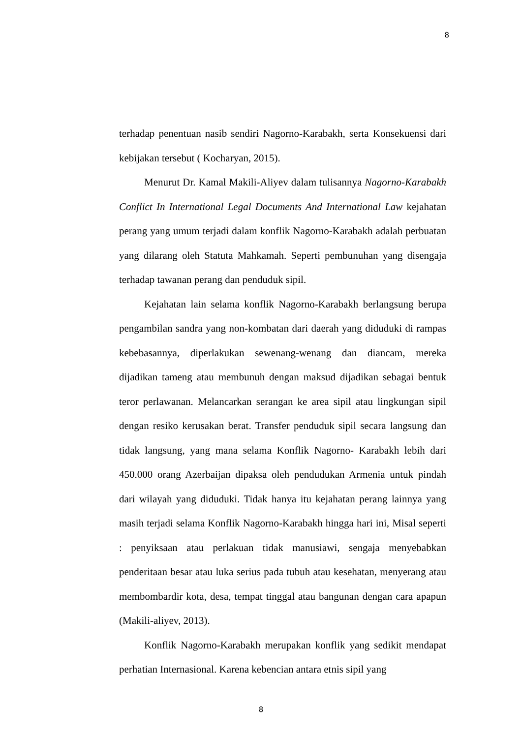8
terhadap penentuan nasib sendiri Nagorno-Karabakh, serta Konsekuensi dari kebijakan tersebut ( Kocharyan, 2015).
Menurut Dr. Kamal Makili-Aliyev dalam tulisannya Nagorno-Karabakh Conflict In International Legal Documents And International Law kejahatan perang yang umum terjadi dalam konflik Nagorno-Karabakh adalah perbuatan yang dilarang oleh Statuta Mahkamah. Seperti pembunuhan yang disengaja terhadap tawanan perang dan penduduk sipil.
Kejahatan lain selama konflik Nagorno-Karabakh berlangsung berupa pengambilan sandra yang non-kombatan dari daerah yang diduduki di rampas kebebasannya, diperlakukan sewenang-wenang dan diancam, mereka dijadikan tameng atau membunuh dengan maksud dijadikan sebagai bentuk teror perlawanan. Melancarkan serangan ke area sipil atau lingkungan sipil dengan resiko kerusakan berat. Transfer penduduk sipil secara langsung dan tidak langsung, yang mana selama Konflik Nagorno- Karabakh lebih dari 450.000 orang Azerbaijan dipaksa oleh pendudukan Armenia untuk pindah dari wilayah yang diduduki. Tidak hanya itu kejahatan perang lainnya yang masih terjadi selama Konflik Nagorno-Karabakh hingga hari ini, Misal seperti : penyiksaan atau perlakuan tidak manusiawi, sengaja menyebabkan penderitaan besar atau luka serius pada tubuh atau kesehatan, menyerang atau membombardir kota, desa, tempat tinggal atau bangunan dengan cara apapun (Makili-aliyev, 2013).
Konflik Nagorno-Karabakh merupakan konflik yang sedikit mendapat perhatian Internasional. Karena kebencian antara etnis sipil yang
8